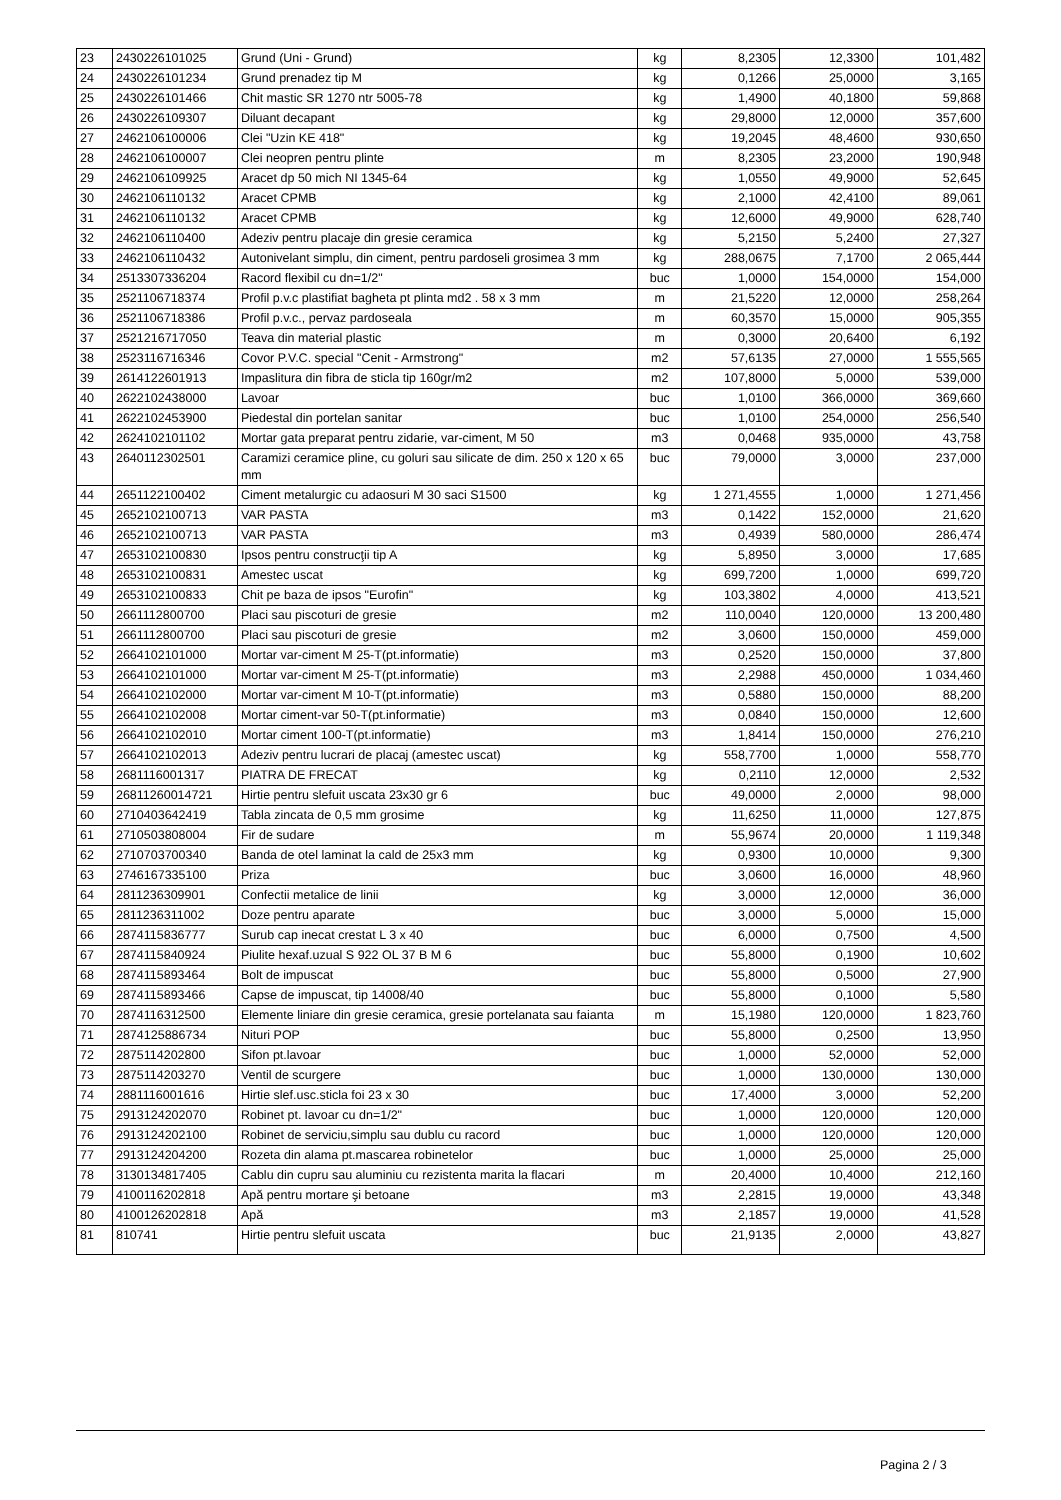| 23 | 2430226101025 | Grund (Uni - Grund) | kg | 8,2305 | 12,3300 | 101,482 |
| 24 | 2430226101234 | Grund prenadez tip M | kg | 0,1266 | 25,0000 | 3,165 |
| 25 | 2430226101466 | Chit mastic SR 1270 ntr 5005-78 | kg | 1,4900 | 40,1800 | 59,868 |
| 26 | 2430226109307 | Diluant decapant | kg | 29,8000 | 12,0000 | 357,600 |
| 27 | 2462106100006 | Clei "Uzin KE 418" | kg | 19,2045 | 48,4600 | 930,650 |
| 28 | 2462106100007 | Clei neopren pentru plinte | m | 8,2305 | 23,2000 | 190,948 |
| 29 | 2462106109925 | Aracet dp 50 mich NI 1345-64 | kg | 1,0550 | 49,9000 | 52,645 |
| 30 | 2462106110132 | Aracet CPMB | kg | 2,1000 | 42,4100 | 89,061 |
| 31 | 2462106110132 | Aracet CPMB | kg | 12,6000 | 49,9000 | 628,740 |
| 32 | 2462106110400 | Adeziv pentru placaje din gresie ceramica | kg | 5,2150 | 5,2400 | 27,327 |
| 33 | 2462106110432 | Autonivelant simplu, din ciment, pentru pardoseli grosimea 3 mm | kg | 288,0675 | 7,1700 | 2 065,444 |
| 34 | 2513307336204 | Racord flexibil cu dn=1/2" | buc | 1,0000 | 154,0000 | 154,000 |
| 35 | 2521106718374 | Profil p.v.c plastifiat bagheta pt plinta md2 . 58 x 3 mm | m | 21,5220 | 12,0000 | 258,264 |
| 36 | 2521106718386 | Profil p.v.c., pervaz pardoseala | m | 60,3570 | 15,0000 | 905,355 |
| 37 | 2521216717050 | Teava din material plastic | m | 0,3000 | 20,6400 | 6,192 |
| 38 | 2523116716346 | Covor P.V.C. special "Cenit - Armstrong" | m2 | 57,6135 | 27,0000 | 1 555,565 |
| 39 | 2614122601913 | Impaslitura din fibra de sticla tip 160gr/m2 | m2 | 107,8000 | 5,0000 | 539,000 |
| 40 | 2622102438000 | Lavoar | buc | 1,0100 | 366,0000 | 369,660 |
| 41 | 2622102453900 | Piedestal din portelan sanitar | buc | 1,0100 | 254,0000 | 256,540 |
| 42 | 2624102101102 | Mortar gata preparat pentru zidarie, var-ciment, M 50 | m3 | 0,0468 | 935,0000 | 43,758 |
| 43 | 2640112302501 | Caramizi ceramice pline, cu goluri sau silicate de dim. 250 x 120 x 65 mm | buc | 79,0000 | 3,0000 | 237,000 |
| 44 | 2651122100402 | Ciment metalurgic cu adaosuri M 30 saci S1500 | kg | 1 271,4555 | 1,0000 | 1 271,456 |
| 45 | 2652102100713 | VAR PASTA | m3 | 0,1422 | 152,0000 | 21,620 |
| 46 | 2652102100713 | VAR PASTA | m3 | 0,4939 | 580,0000 | 286,474 |
| 47 | 2653102100830 | Ipsos pentru construcţii tip A | kg | 5,8950 | 3,0000 | 17,685 |
| 48 | 2653102100831 | Amestec uscat | kg | 699,7200 | 1,0000 | 699,720 |
| 49 | 2653102100833 | Chit pe baza de ipsos "Eurofin" | kg | 103,3802 | 4,0000 | 413,521 |
| 50 | 2661112800700 | Placi sau piscoturi de gresie | m2 | 110,0040 | 120,0000 | 13 200,480 |
| 51 | 2661112800700 | Placi sau piscoturi de gresie | m2 | 3,0600 | 150,0000 | 459,000 |
| 52 | 2664102101000 | Mortar var-ciment M 25-T(pt.informatie) | m3 | 0,2520 | 150,0000 | 37,800 |
| 53 | 2664102101000 | Mortar var-ciment M 25-T(pt.informatie) | m3 | 2,2988 | 450,0000 | 1 034,460 |
| 54 | 2664102102000 | Mortar var-ciment M 10-T(pt.informatie) | m3 | 0,5880 | 150,0000 | 88,200 |
| 55 | 2664102102008 | Mortar ciment-var 50-T(pt.informatie) | m3 | 0,0840 | 150,0000 | 12,600 |
| 56 | 2664102102010 | Mortar ciment 100-T(pt.informatie) | m3 | 1,8414 | 150,0000 | 276,210 |
| 57 | 2664102102013 | Adeziv pentru lucrari de placaj (amestec uscat) | kg | 558,7700 | 1,0000 | 558,770 |
| 58 | 2681116001317 | PIATRA DE FRECAT | kg | 0,2110 | 12,0000 | 2,532 |
| 59 | 26811260014721 | Hirtie pentru slefuit uscata 23x30 gr 6 | buc | 49,0000 | 2,0000 | 98,000 |
| 60 | 2710403642419 | Tabla zincata de 0,5 mm grosime | kg | 11,6250 | 11,0000 | 127,875 |
| 61 | 2710503808004 | Fir de sudare | m | 55,9674 | 20,0000 | 1 119,348 |
| 62 | 2710703700340 | Banda de otel laminat la cald de 25x3 mm | kg | 0,9300 | 10,0000 | 9,300 |
| 63 | 2746167335100 | Priza | buc | 3,0600 | 16,0000 | 48,960 |
| 64 | 2811236309901 | Confectii metalice de linii | kg | 3,0000 | 12,0000 | 36,000 |
| 65 | 2811236311002 | Doze pentru aparate | buc | 3,0000 | 5,0000 | 15,000 |
| 66 | 2874115836777 | Surub cap inecat crestat L 3 x 40 | buc | 6,0000 | 0,7500 | 4,500 |
| 67 | 2874115840924 | Piulite hexaf.uzual S 922 OL 37 B M 6 | buc | 55,8000 | 0,1900 | 10,602 |
| 68 | 2874115893464 | Bolt de impuscat | buc | 55,8000 | 0,5000 | 27,900 |
| 69 | 2874115893466 | Capse de impuscat, tip 14008/40 | buc | 55,8000 | 0,1000 | 5,580 |
| 70 | 2874116312500 | Elemente liniare din gresie ceramica, gresie portelanata sau faianta | m | 15,1980 | 120,0000 | 1 823,760 |
| 71 | 2874125886734 | Nituri POP | buc | 55,8000 | 0,2500 | 13,950 |
| 72 | 2875114202800 | Sifon pt.lavoar | buc | 1,0000 | 52,0000 | 52,000 |
| 73 | 2875114203270 | Ventil de scurgere | buc | 1,0000 | 130,0000 | 130,000 |
| 74 | 2881116001616 | Hirtie slef.usc.sticla foi 23 x 30 | buc | 17,4000 | 3,0000 | 52,200 |
| 75 | 2913124202070 | Robinet pt. lavoar cu dn=1/2" | buc | 1,0000 | 120,0000 | 120,000 |
| 76 | 2913124202100 | Robinet de serviciu,simplu sau dublu cu racord | buc | 1,0000 | 120,0000 | 120,000 |
| 77 | 2913124204200 | Rozeta din alama pt.mascarea robinetelor | buc | 1,0000 | 25,0000 | 25,000 |
| 78 | 3130134817405 | Cablu din cupru sau aluminiu cu rezistenta marita la flacari | m | 20,4000 | 10,4000 | 212,160 |
| 79 | 4100116202818 | Apă pentru mortare şi betoane | m3 | 2,2815 | 19,0000 | 43,348 |
| 80 | 4100126202818 | Apă | m3 | 2,1857 | 19,0000 | 41,528 |
| 81 | 810741 | Hirtie pentru slefuit uscata | buc | 21,9135 | 2,0000 | 43,827 |
Pagina 2 / 3